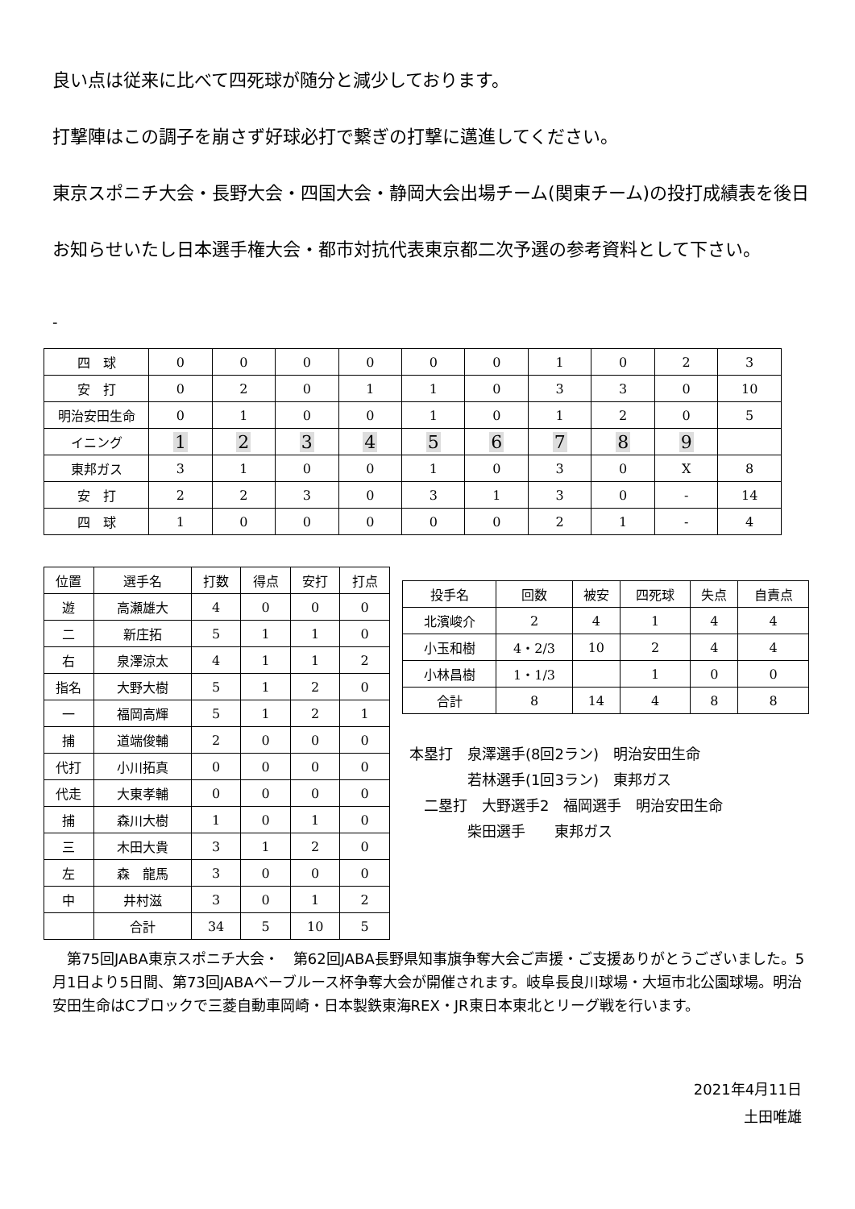良い点は従来に比べて四死球が随分と減少しております。
打撃陣はこの調子を崩さず好球必打で繋ぎの打撃に邁進してください。
東京スポニチ大会・長野大会・四国大会・静岡大会出場チーム(関東チーム)の投打成績表を後日お知らせいたし日本選手権大会・都市対抗代表東京都二次予選の参考資料として下さい。
-
| 四 球 | 0 | 0 | 0 | 0 | 0 | 0 | 1 | 0 | 2 | 3 |
| 安 打 | 0 | 2 | 0 | 1 | 1 | 0 | 3 | 3 | 0 | 10 |
| 明治安田生命 | 0 | 1 | 0 | 0 | 1 | 0 | 1 | 2 | 0 | 5 |
| イニング | 1 | 2 | 3 | 4 | 5 | 6 | 7 | 8 | 9 | |
| 東邦ガス | 3 | 1 | 0 | 0 | 1 | 0 | 3 | 0 | X | 8 |
| 安 打 | 2 | 2 | 3 | 0 | 3 | 1 | 3 | 0 | - | 14 |
| 四 球 | 1 | 0 | 0 | 0 | 0 | 0 | 2 | 1 | - | 4 |
| 位置 | 選手名 | 打数 | 得点 | 安打 | 打点 |
| --- | --- | --- | --- | --- | --- |
| 遊 | 高瀬雄大 | 4 | 0 | 0 | 0 |
| 二 | 新庄拓 | 5 | 1 | 1 | 0 |
| 右 | 泉澤涼太 | 4 | 1 | 1 | 2 |
| 指名 | 大野大樹 | 5 | 1 | 2 | 0 |
| 一 | 福岡高輝 | 5 | 1 | 2 | 1 |
| 捕 | 道端俊輔 | 2 | 0 | 0 | 0 |
| 代打 | 小川拓真 | 0 | 0 | 0 | 0 |
| 代走 | 大東孝輔 | 0 | 0 | 0 | 0 |
| 捕 | 森川大樹 | 1 | 0 | 1 | 0 |
| 三 | 木田大貴 | 3 | 1 | 2 | 0 |
| 左 | 森 龍馬 | 3 | 0 | 0 | 0 |
| 中 | 井村滋 | 3 | 0 | 1 | 2 |
| | 合計 | 34 | 5 | 10 | 5 |
| 投手名 | 回数 | 被安 | 四死球 | 失点 | 自責点 |
| --- | --- | --- | --- | --- | --- |
| 北濱峻介 | 2 | 4 | 1 | 4 | 4 |
| 小玉和樹 | 4・2/3 | 10 | 2 | 4 | 4 |
| 小林昌樹 | 1・1/3 | | 1 | 0 | 0 |
| 合計 | 8 | 14 | 4 | 8 | 8 |
本塁打　泉澤選手(8回2ラン)　明治安田生命
　　　　若林選手(1回3ラン)　東邦ガス
　二塁打　大野選手2　福岡選手　明治安田生命
　　　　柴田選手　　東邦ガス
　第75回JABA東京スポニチ大会・　第62回JABA長野県知事旗争奪大会ご声援・ご支援ありがとうございました。5月1日より5日間、第73回JABAベーブルース杯争奪大会が開催されます。岐阜長良川球場・大垣市北公園球場。明治安田生命はCブロックで三菱自動車岡崎・日本製鉄東海REX・JR東日本東北とリーグ戦を行います。
2021年4月11日
土田唯雄